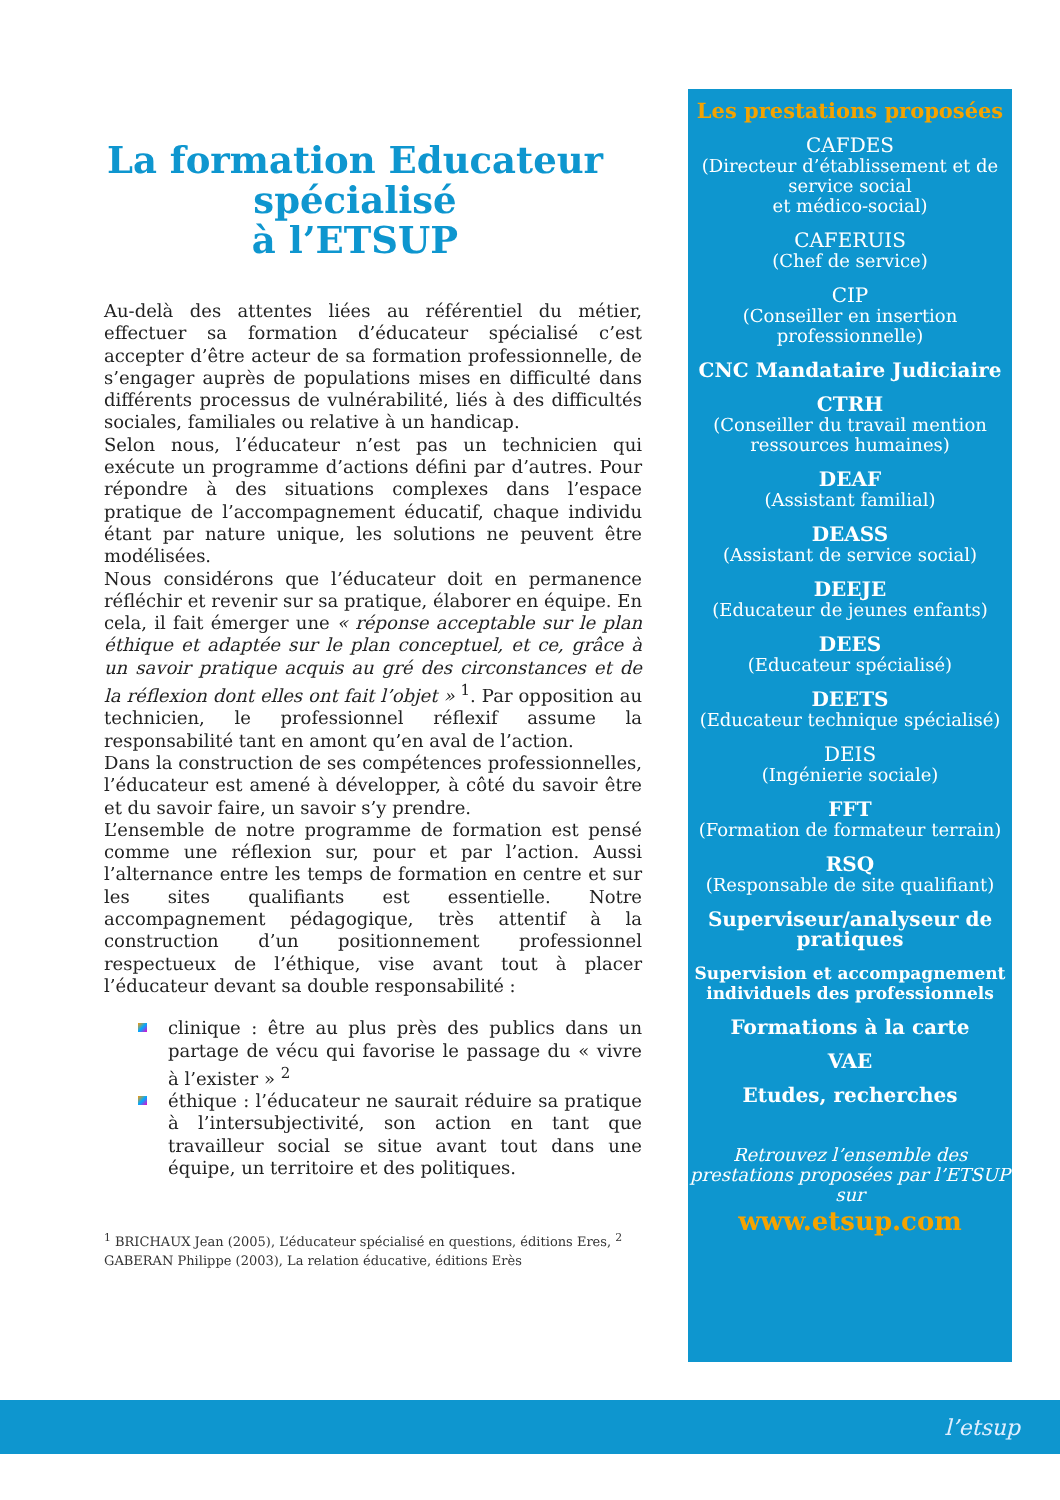La formation Educateur spécialisé
à l’ETSUP
Au-delà des attentes liées au référentiel du métier, effectuer sa formation d’éducateur spécialisé c’est accepter d’être acteur de sa formation professionnelle, de s’engager auprès de populations mises en difficulté dans différents processus de vulnérabilité, liés à des difficultés sociales, familiales ou relative à un handicap.
Selon nous, l’éducateur n’est pas un technicien qui exécute un programme d’actions défini par d’autres. Pour répondre à des situations complexes dans l’espace pratique de l’accompagnement éducatif, chaque individu étant par nature unique, les solutions ne peuvent être modélisées.
Nous considérons que l’éducateur doit en permanence réfléchir et revenir sur sa pratique, élaborer en équipe. En cela, il fait émerger une « réponse acceptable sur le plan éthique et adaptée sur le plan conceptuel, et ce, grâce à un savoir pratique acquis au gré des circonstances et de la réflexion dont elles ont fait l’objet » <sup>1</sup>. Par opposition au technicien, le professionnel réflexif assume la responsabilité tant en amont qu’en aval de l’action.
Dans la construction de ses compétences professionnelles, l’éducateur est amené à développer, à côté du savoir être et du savoir faire, un savoir s’y prendre.
L’ensemble de notre programme de formation est pensé comme une réflexion sur, pour et par l’action. Aussi l’alternance entre les temps de formation en centre et sur les sites qualifiants est essentielle. Notre accompagnement pédagogique, très attentif à la construction d’un positionnement professionnel respectueux de l’éthique, vise avant tout à placer l’éducateur devant sa double responsabilité :
clinique : être au plus près des publics dans un partage de vécu qui favorise le passage du « vivre à l’exister » <sup>2</sup>
éthique : l’éducateur ne saurait réduire sa pratique à l’intersubjectivité, son action en tant que travailleur social se situe avant tout dans une équipe, un territoire et des politiques.
<sup>1</sup> BRICHAUX Jean (2005), L’éducateur spécialisé en questions, éditions Eres, <sup>2</sup> GABERAN Philippe (2003), La relation éducative, éditions Erès
Les prestations proposées
CAFDES
(Directeur d’établissement et de service social
et médico-social)
CAFERUIS
(Chef de service)
CIP
(Conseiller en insertion professionnelle)
CNC Mandataire Judiciaire
CTRH
(Conseiller du travail mention ressources humaines)
DEAF
(Assistant familial)
DEASS
(Assistant de service social)
DEEJE
(Educateur de jeunes enfants)
DEES
(Educateur spécialisé)
DEETS
(Educateur technique spécialisé)
DEIS
(Ingénierie sociale)
FFT
(Formation de formateur terrain)
RSQ
(Responsable de site qualifiant)
Superviseur/analyseur de pratiques
Supervision et accompagnement individuels des professionnels
Formations à la carte
VAE
Etudes, recherches
Retrouvez l’ensemble des prestations proposées par l’ETSUP sur
www.etsup.com
l’etsup